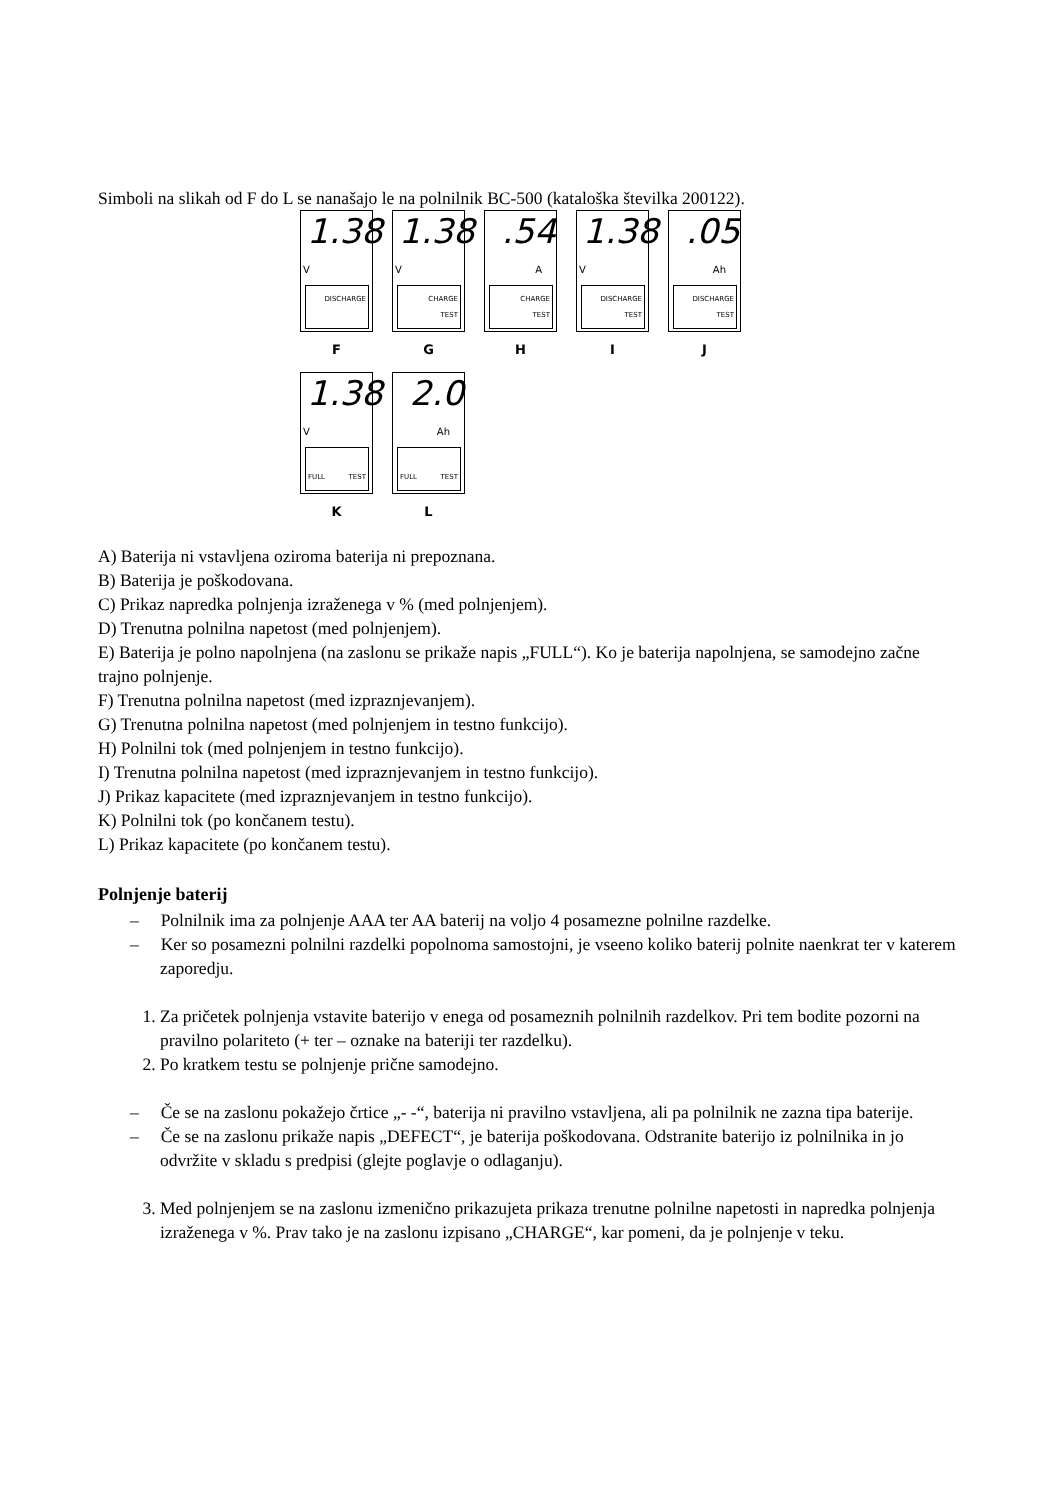Simboli na slikah od F do L se nanašajo le na polnilnik BC-500 (kataloška številka 200122).
1.38
V
DISCHARGE
F
1.38
V
CHARGE
TEST
G
.54
A
CHARGE
TEST
H
1.38
V
DISCHARGE
TEST
I
.05
Ah
DISCHARGE
TEST
J
1.38
V
FULL TEST
K
2.0
Ah
FULL TEST
L
A) Baterija ni vstavljena oziroma baterija ni prepoznana.
B) Baterija je poškodovana.
C) Prikaz napredka polnjenja izraženega v % (med polnjenjem).
D) Trenutna polnilna napetost (med polnjenjem).
E) Baterija je polno napolnjena (na zaslonu se prikaže napis „FULL“). Ko je baterija napolnjena, se samodejno začne trajno polnjenje.
F) Trenutna polnilna napetost (med izpraznjevanjem).
G) Trenutna polnilna napetost (med polnjenjem in testno funkcijo).
H) Polnilni tok (med polnjenjem in testno funkcijo).
I) Trenutna polnilna napetost (med izpraznjevanjem in testno funkcijo).
J) Prikaz kapacitete (med izpraznjevanjem in testno funkcijo).
K) Polnilni tok (po končanem testu).
L) Prikaz kapacitete (po končanem testu).
Polnjenje baterij
– Polnilnik ima za polnjenje AAA ter AA baterij na voljo 4 posamezne polnilne razdelke.
– Ker so posamezni polnilni razdelki popolnoma samostojni, je vseeno koliko baterij polnite naenkrat ter v katerem zaporedju.
1. Za pričetek polnjenja vstavite baterijo v enega od posameznih polnilnih razdelkov. Pri tem bodite pozorni na pravilno polariteto (+ ter – oznake na bateriji ter razdelku).
2. Po kratkem testu se polnjenje prične samodejno.
– Če se na zaslonu pokažejo črtice „- -“, baterija ni pravilno vstavljena, ali pa polnilnik ne zazna tipa baterije.
– Če se na zaslonu prikaže napis „DEFECT“, je baterija poškodovana. Odstranite baterijo iz polnilnika in jo odvržite v skladu s predpisi (glejte poglavje o odlaganju).
3. Med polnjenjem se na zaslonu izmenično prikazujeta prikaza trenutne polnilne napetosti in napredka polnjenja izraženega v %. Prav tako je na zaslonu izpisano „CHARGE“, kar pomeni, da je polnjenje v teku.